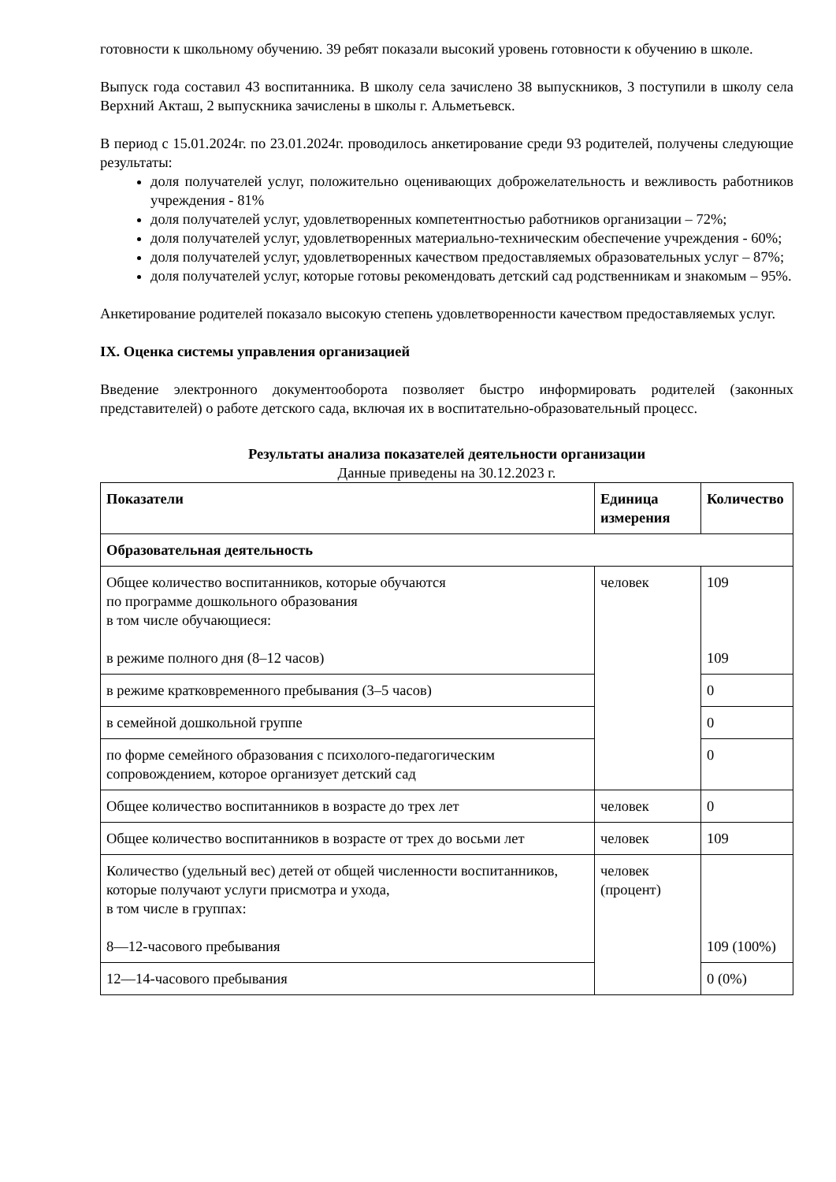готовности к школьному обучению. 39 ребят показали высокий уровень готовности к обучению в школе.
Выпуск года составил 43 воспитанника. В школу села зачислено 38 выпускников, 3 поступили в школу села Верхний Акташ, 2 выпускника зачислены в школы г. Альметьевск.
В период с 15.01.2024г. по 23.01.2024г. проводилось анкетирование среди 93 родителей, получены следующие результаты:
доля получателей услуг, положительно оценивающих доброжелательность и вежливость работников учреждения - 81%
доля получателей услуг, удовлетворенных компетентностью работников организации – 72%;
доля получателей услуг, удовлетворенных материально-техническим обеспечение учреждения - 60%;
доля получателей услуг, удовлетворенных качеством предоставляемых образовательных услуг – 87%;
доля получателей услуг, которые готовы рекомендовать детский сад родственникам и знакомым – 95%.
Анкетирование родителей показало высокую степень удовлетворенности качеством предоставляемых услуг.
IX. Оценка системы управления организацией
Введение электронного документооборота позволяет быстро информировать родителей (законных представителей) о работе детского сада, включая их в воспитательно-образовательный процесс.
Результаты анализа показателей деятельности организации
Данные приведены на 30.12.2023 г.
| Показатели | Единица измерения | Количество |
| --- | --- | --- |
| Образовательная деятельность | | |
| Общее количество воспитанников, которые обучаются по программе дошкольного образования в том числе обучающиеся: в режиме полного дня (8–12 часов) | человек | 109 109 |
| в режиме кратковременного пребывания (3–5 часов) | | 0 |
| в семейной дошкольной группе | | 0 |
| по форме семейного образования с психолого-педагогическим сопровождением, которое организует детский сад | | 0 |
| Общее количество воспитанников в возрасте до трех лет | человек | 0 |
| Общее количество воспитанников в возрасте от трех до восьми лет | человек | 109 |
| Количество (удельный вес) детей от общей численности воспитанников, которые получают услуги присмотра и ухода, в том числе в группах: 8—12-часового пребывания | человек (процент) | 109 (100%) |
| 12—14-часового пребывания | | 0 (0%) |